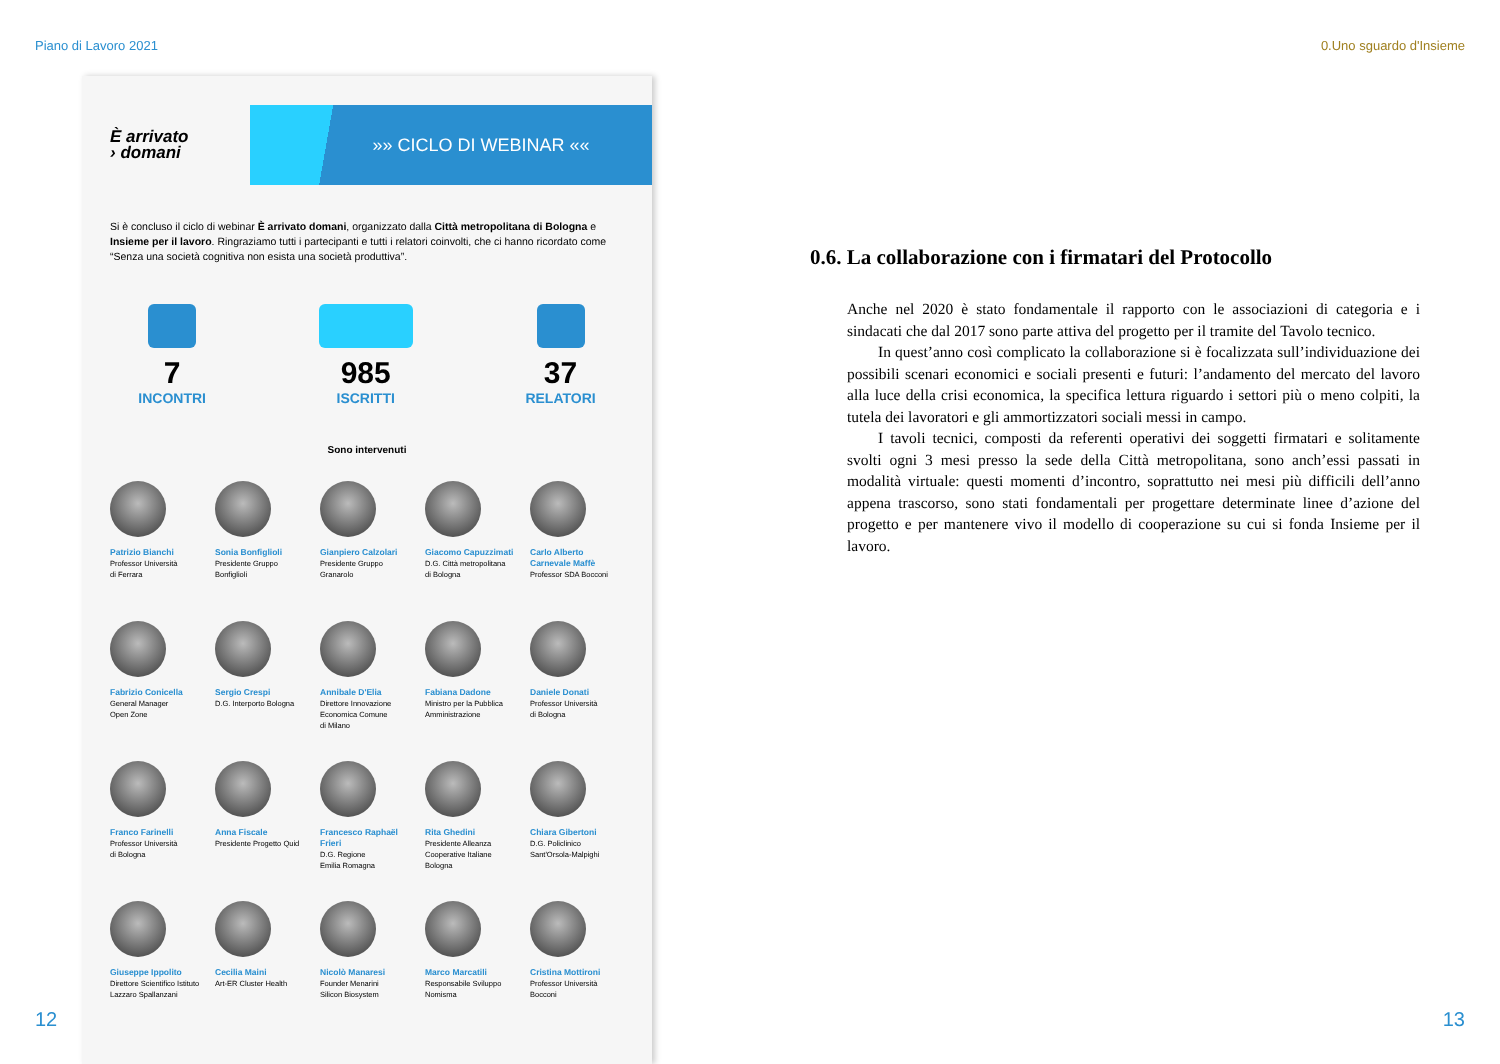Piano di Lavoro 2021 0.Uno sguardo d'Insieme
È arrivato
› domani
»» CICLO DI WEBINAR ««
Si è concluso il ciclo di webinar È arrivato domani, organizzato dalla Città metropolitana di Bologna e Insieme per il lavoro. Ringraziamo tutti i partecipanti e tutti i relatori coinvolti, che ci hanno ricordato come “Senza una società cognitiva non esista una società produttiva”.
7
INCONTRI
985
ISCRITTI
37
RELATORI
Sono intervenuti
Patrizio Bianchi
Professor Università
di Ferrara
Sonia Bonfiglioli
Presidente Gruppo
Bonfiglioli
Gianpiero Calzolari
Presidente Gruppo
Granarolo
Giacomo Capuzzimati
D.G. Città metropolitana
di Bologna
Carlo Alberto
Carnevale Maffè
Professor SDA Bocconi
Fabrizio Conicella
General Manager
Open Zone
Sergio Crespi
D.G. Interporto Bologna
Annibale D'Elia
Direttore Innovazione
Economica Comune
di Milano
Fabiana Dadone
Ministro per la Pubblica
Amministrazione
Daniele Donati
Professor Università
di Bologna
Franco Farinelli
Professor Università
di Bologna
Anna Fiscale
Presidente Progetto Quid
Francesco Raphaël
Frieri
D.G. Regione
Emilia Romagna
Rita Ghedini
Presidente Alleanza
Cooperative Italiane
Bologna
Chiara Gibertoni
D.G. Policlinico
Sant'Orsola-Malpighi
Giuseppe Ippolito
Direttore Scientifico Istituto
Lazzaro Spallanzani
Cecilia Maini
Art-ER Cluster Health
Nicolò Manaresi
Founder Menarini
Silicon Biosystem
Marco Marcatili
Responsabile Sviluppo
Nomisma
Cristina Mottironi
Professor Università
Bocconi
12
0.6. La collaborazione con i firmatari del Protocollo
Anche nel 2020 è stato fondamentale il rapporto con le associazioni di categoria e i sindacati che dal 2017 sono parte attiva del progetto per il tramite del Tavolo tecnico.
  In quest’anno così complicato la collaborazione si è focalizzata sull’individuazione dei possibili scenari economici e sociali presenti e futuri: l’andamento del mercato del lavoro alla luce della crisi economica, la specifica lettura riguardo i settori più o meno colpiti, la tutela dei lavoratori e gli ammortizzatori sociali messi in campo.
  I tavoli tecnici, composti da referenti operativi dei soggetti firmatari e solitamente svolti ogni 3 mesi presso la sede della Città metropolitana, sono anch’essi passati in modalità virtuale: questi momenti d’incontro, soprattutto nei mesi più difficili dell’anno appena trascorso, sono stati fondamentali per progettare determinate linee d’azione del progetto e per mantenere vivo il modello di cooperazione su cui si fonda Insieme per il lavoro.
13